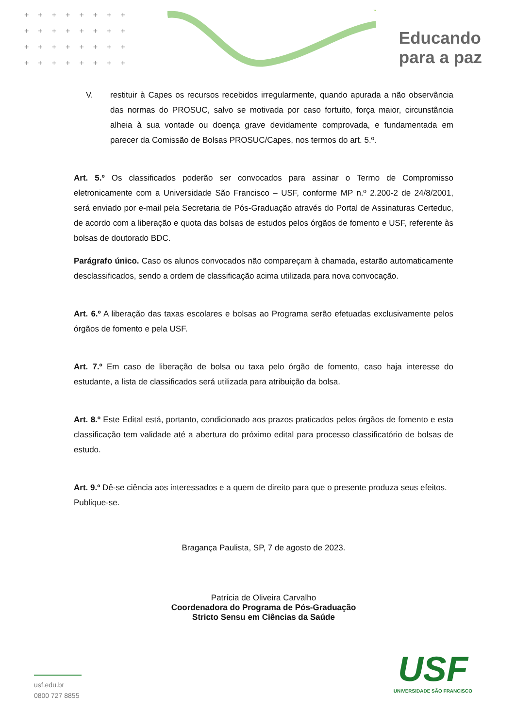++++++++
++++++++
++++++++
++++++++
Educando
para a paz
V. restituir à Capes os recursos recebidos irregularmente, quando apurada a não observância das normas do PROSUC, salvo se motivada por caso fortuito, força maior, circunstância alheia à sua vontade ou doença grave devidamente comprovada, e fundamentada em parecer da Comissão de Bolsas PROSUC/Capes, nos termos do art. 5.º.
Art. 5.º Os classificados poderão ser convocados para assinar o Termo de Compromisso eletronicamente com a Universidade São Francisco – USF, conforme MP n.º 2.200-2 de 24/8/2001, será enviado por e-mail pela Secretaria de Pós-Graduação através do Portal de Assinaturas Certeduc, de acordo com a liberação e quota das bolsas de estudos pelos órgãos de fomento e USF, referente às bolsas de doutorado BDC.
Parágrafo único. Caso os alunos convocados não compareçam à chamada, estarão automaticamente desclassificados, sendo a ordem de classificação acima utilizada para nova convocação.
Art. 6.º A liberação das taxas escolares e bolsas ao Programa serão efetuadas exclusivamente pelos órgãos de fomento e pela USF.
Art. 7.º Em caso de liberação de bolsa ou taxa pelo órgão de fomento, caso haja interesse do estudante, a lista de classificados será utilizada para atribuição da bolsa.
Art. 8.º Este Edital está, portanto, condicionado aos prazos praticados pelos órgãos de fomento e esta classificação tem validade até a abertura do próximo edital para processo classificatório de bolsas de estudo.
Art. 9.º Dê-se ciência aos interessados e a quem de direito para que o presente produza seus efeitos.
Publique-se.
Bragança Paulista, SP, 7 de agosto de 2023.
Patrícia de Oliveira Carvalho
Coordenadora do Programa de Pós-Graduação
Stricto Sensu em Ciências da Saúde
usf.edu.br
0800 727 8855
USF
UNIVERSIDADE SÃO FRANCISCO